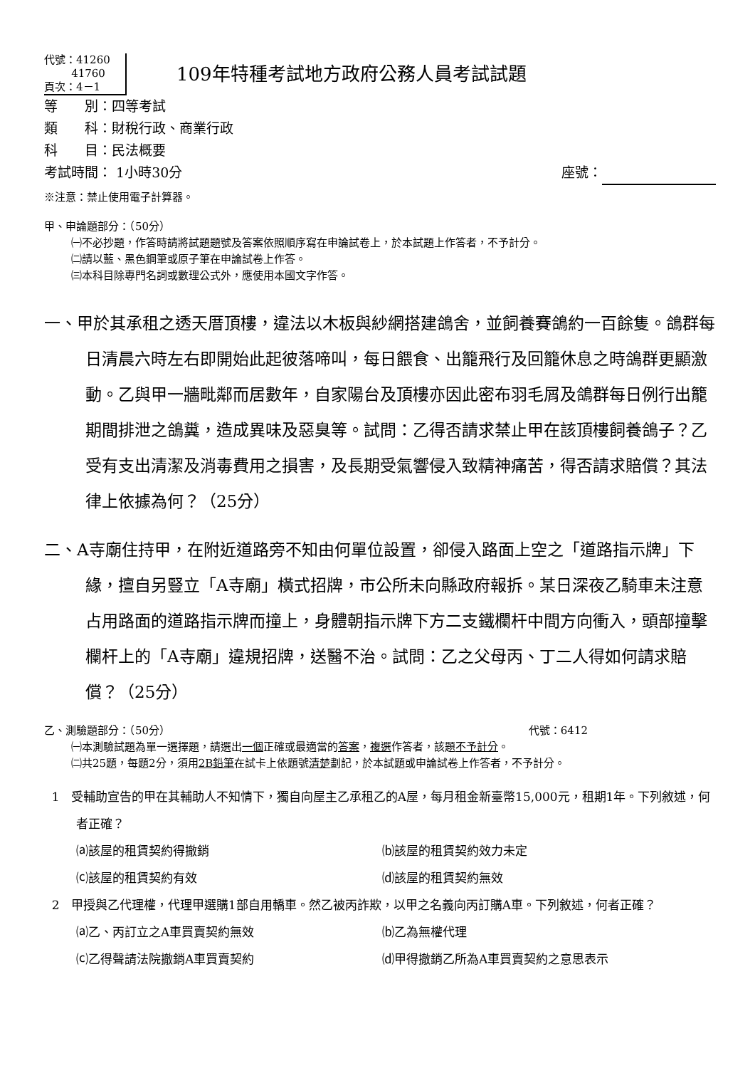代號：41260
41760
頁次：4－1
109年特種考試地方政府公務人員考試試題
等　　別：四等考試
類　　科：財稅行政、商業行政
科　　目：民法概要
考試時間： 1小時30分 座號：
※注意：禁止使用電子計算器。
甲、申論題部分：（50分）
㈠不必抄題，作答時請將試題題號及答案依照順序寫在申論試卷上，於本試題上作答者，不予計分。
㈡請以藍、黑色鋼筆或原子筆在申論試卷上作答。
㈢本科目除專門名詞或數理公式外，應使用本國文字作答。
一、甲於其承租之透天厝頂樓，違法以木板與紗網搭建鴿舍，並飼養賽鴿約一百餘隻。鴿群每日清晨六時左右即開始此起彼落啼叫，每日餵食、出籠飛行及回籠休息之時鴿群更顯激動。乙與甲一牆毗鄰而居數年，自家陽台及頂樓亦因此密布羽毛屑及鴿群每日例行出籠期間排泄之鴿糞，造成異味及惡臭等。試問：乙得否請求禁止甲在該頂樓飼養鴿子？乙受有支出清潔及消毒費用之損害，及長期受氣響侵入致精神痛苦，得否請求賠償？其法律上依據為何？（25分）
二、A寺廟住持甲，在附近道路旁不知由何單位設置，卻侵入路面上空之「道路指示牌」下緣，擅自另豎立「A寺廟」橫式招牌，市公所未向縣政府報拆。某日深夜乙騎車未注意占用路面的道路指示牌而撞上，身體朝指示牌下方二支鐵欄杆中間方向衝入，頭部撞擊欄杆上的「A寺廟」違規招牌，送醫不治。試問：乙之父母丙、丁二人得如何請求賠償？（25分）
乙、測驗題部分：（50分） 代號：6412
㈠本測驗試題為單一選擇題，請選出一個正確或最適當的答案，複選作答者，該題不予計分。
㈡共25題，每題2分，須用2B鉛筆在試卡上依題號清楚劃記，於本試題或申論試卷上作答者，不予計分。
1 受輔助宣告的甲在其輔助人不知情下，獨自向屋主乙承租乙的A屋，每月租金新臺幣15,000元，租期1年。下列敘述，何者正確？
⒜該屋的租賃契約得撤銷 ⒝該屋的租賃契約效力未定 ⒞該屋的租賃契約有效 ⒟該屋的租賃契約無效
2 甲授與乙代理權，代理甲選購1部自用轎車。然乙被丙詐欺，以甲之名義向丙訂購A車。下列敘述，何者正確？
⒜乙、丙訂立之A車買賣契約無效 ⒝乙為無權代理 ⒞乙得聲請法院撤銷A車買賣契約 ⒟甲得撤銷乙所為A車買賣契約之意思表示